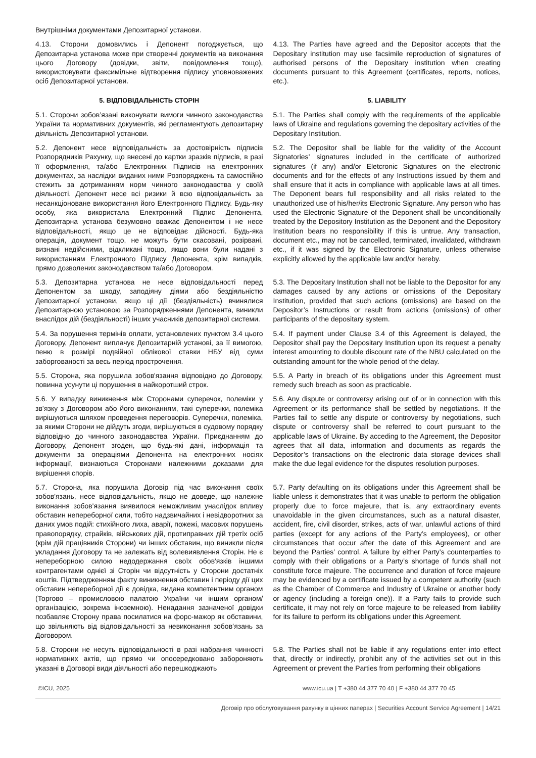Внутрішніми документами Депозитарної установи.
4.13. Сторони домовились і Депонент погоджується, що Депозитарна установа може при створенні документів на виконання цього Договору (довідки, звіти, повідомлення тощо), використовувати факсимільне відтворення підпису уповноважених осіб Депозитарної установи.
4.13. The Parties have agreed and the Depositor accepts that the Depositary institution may use facsimile reproduction of signatures of authorised persons of the Depositary institution when creating documents pursuant to this Agreement (certificates, reports, notices, etc.).
5. ВІДПОВІДАЛЬНІСТЬ СТОРІН 5. LIABILITY
5.1. Сторони зобов’язані виконувати вимоги чинного законодавства України та нормативних документів, які регламентують депозитарну діяльність Депозитарної установи.
5.1. The Parties shall comply with the requirements of the applicable laws of Ukraine and regulations governing the depositary activities of the Depositary Institution.
5.2. Депонент несе відповідальність за достовірність підписів Розпорядників Рахунку, що внесені до картки зразків підписів, в разі її оформлення, та/або Електронних Підписів на електронних документах, за наслідки виданих ними Розпоряджень та самостійно стежить за дотриманням норм чинного законодавства у своїй діяльності. Депонент несе всі ризики й всю відповідальність за несанкціоноване використання його Електронного Підпису. Будь-яку особу, яка використала Електронний Підпис Депонента, Депозитарна установа безумовно вважає Депонентом і не несе відповідальності, якщо це не відповідає дійсності. Будь-яка операція, документ тощо, не можуть бути скасовані, розірвані, визнані недійсними, відкликані тощо, якщо вони були надані з використанням Електронного Підпису Депонента, крім випадків, прямо дозволених законодавством та/або Договором.
5.2. The Depositor shall be liable for the validity of the Account Signatories’ signatures included in the certificate of authorized signatures (if any) and/or Eletcronic Signatures on the electronic documents and for the effects of any Instructions issued by them and shall ensure that it acts in compliance with applicable laws at all times. The Deponent bears full responsibility and all risks related to the unauthorized use of his/her/its Electronic Signature. Any person who has used the Electronic Signature of the Deponent shall be unconditionally treated by the Depository Institution as the Deponent and the Depository Institution bears no responsibility if this is untrue. Any transaction, document etc., may not be cancelled, terminated, invalidated, withdrawn etc., if it was signed by the Electronic Signature, unless otherwise explicitly allowed by the applicable law and/or hereby.
5.3. Депозитарна установа не несе відповідальності перед Депонентом за шкоду, заподіяну діями або бездіяльністю Депозитарної установи, якщо ці дії (бездіяльність) вчинялися Депозитарною установою за Розпорядженнями Депонента, виникли внаслідок дій (бездіяльності) інших учасників депозитарної системи.
5.3. The Depositary Institution shall not be liable to the Depositor for any damages caused by any actions or omissions of the Depositary Institution, provided that such actions (omissions) are based on the Depositor’s Instructions or result from actions (omissions) of other participants of the depositary system.
5.4. За порушення термінів оплати, установлених пунктом 3.4 цього Договору, Депонент виплачує Депозитарній установі, за її вимогою, пеню в розмірі подвійної облікової ставки НБУ від суми заборгованості за весь період прострочення.
5.4. If payment under Clause 3.4 of this Agreement is delayed, the Depositor shall pay the Depositary Institution upon its request a penalty interest amounting to double discount rate of the NBU calculated on the outstanding amount for the whole period of the delay.
5.5. Сторона, яка порушила зобов'язання відповідно до Договору, повинна усунути ці порушення в найкоротший строк.
5.5. A Party in breach of its obligations under this Agreement must remedy such breach as soon as practicable.
5.6. У випадку виникнення між Сторонами суперечок, полеміки у зв’язку з Договором або його виконанням, такі суперечки, полеміка вирішуються шляхом проведення переговорів. Суперечки, полеміка, за якими Сторони не дійдуть згоди, вирішуються в судовому порядку відповідно до чинного законодавства України. Приєднанням до Договору, Депонент згоден, що будь-які дані, інформація та документи за операціями Депонента на електронних носіях інформації, визнаються Сторонами належними доказами для вирішення спорів.
5.6. Any dispute or controversy arising out of or in connection with this Agreement or its performance shall be settled by negotiations. If the Parties fail to settle any dispute or controversy by negotiations, such dispute or controversy shall be referred to court pursuant to the applicable laws of Ukraine. By acceding to the Agreement, the Depositor agrees that all data, information and documents as regards the Depositor’s transactions on the electronic data storage devices shall make the due legal evidence for the disputes resolution purposes.
5.7. Сторона, яка порушила Договір під час виконання своїх зобов'язань, несе відповідальність, якщо не доведе, що належне виконання зобов'язання виявилося неможливим унаслідок впливу обставин непереборної сили, тобто надзвичайних і невідворотних за даних умов подій: стихійного лиха, аварії, пожежі, масових порушень правопорядку, страйків, військових дій, протиправних дій третіх осіб (крім дій працівників Сторони) чи інших обставин, що виникли після укладання Договору та не залежать від волевиявлення Сторін. Не є непереборною силою недодержання своїх обов'язків іншими контрагентами однієї зі Сторін чи відсутність у Сторони достатніх коштів. Підтвердженням факту виникнення обставин і періоду дії цих обставин непереборної дії є довідка, видана компетентним органом (Торгово – промисловою палатою України чи іншим органом/організацією, зокрема іноземною). Ненадання зазначеної довідки позбавляє Сторону права посилатися на форс-мажор як обставини, що звільняють від відповідальності за невиконання зобов’язань за Договором.
5.7. Party defaulting on its obligations under this Agreement shall be liable unless it demonstrates that it was unable to perform the obligation properly due to force majeure, that is, any extraordinary events unavoidable in the given circumstances, such as a natural disaster, accident, fire, civil disorder, strikes, acts of war, unlawful actions of third parties (except for any actions of the Party’s employees), or other circumstances that occur after the date of this Agreement and are beyond the Parties’ control. A failure by either Party’s counterparties to comply with their obligations or a Party’s shortage of funds shall not constitute force majeure. The occurrence and duration of force majeure may be evidenced by a certificate issued by a competent authority (such as the Chamber of Commerce and Industry of Ukraine or another body or agency (including a foreign one)). If a Party fails to provide such certificate, it may not rely on force majeure to be released from liability for its failure to perform its obligations under this Agreement.
5.8. Сторони не несуть відповідальності в разі набрання чинності нормативних актів, що прямо чи опосередковано забороняють указані в Договорі види діяльності або перешкоджають
5.8. The Parties shall not be liable if any regulations enter into effect that, directly or indirectly, prohibit any of the activities set out in this Agreement or prevent the Parties from performing their obligations
©ICU, 2025 www.icu.ua | T +380 44 377 70 40 | F +380 44 377 70 45
Договір про обслуговування рахунку в цінних паперах | Securities Account Service Agreement | 14/21